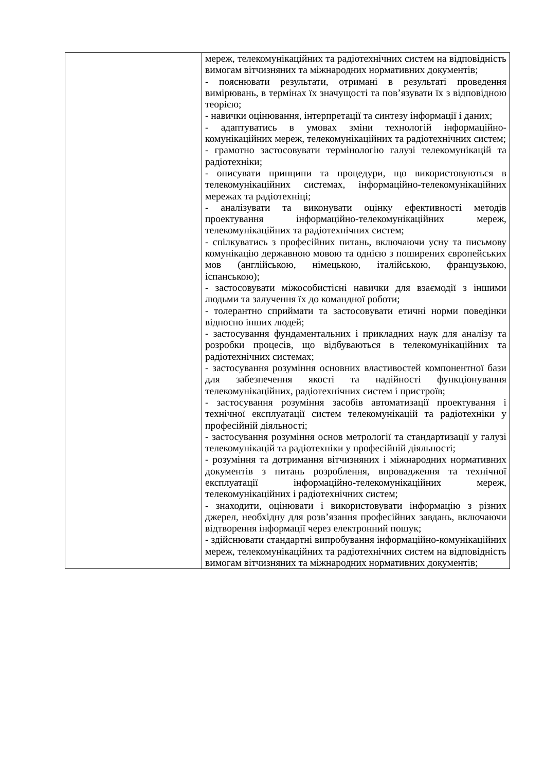| | мереж, телекомунікаційних та радіотехнічних систем на відповідність вимогам вітчизняних та міжнародних нормативних документів; - пояснювати результати, отримані в результаті проведення вимірювань, в термінах їх значущості та пов’язувати їх з відповідною теорією; - навички оцінювання, інтерпретації та синтезу інформації і даних; - адаптуватись в умовах зміни технологій інформаційно-комунікаційних мереж, телекомунікаційних та радіотехнічних систем; - грамотно застосовувати термінологію галузі телекомунікацій та радіотехніки; - описувати принципи та процедури, що використовуються в телекомунікаційних системах, інформаційно-телекомунікаційних мережах та радіотехніці; - аналізувати та виконувати оцінку ефективності методів проектування інформаційно-телекомунікаційних мереж, телекомунікаційних та радіотехнічних систем; - спілкуватись з професійних питань, включаючи усну та письмову комунікацію державною мовою та однією з поширених європейських мов (англійською, німецькою, італійською, французькою, іспанською); - застосовувати міжособистісні навички для взаємодії з іншими людьми та залучення їх до командної роботи; - толерантно сприймати та застосовувати етичні норми поведінки відносно інших людей; - застосування фундаментальних і прикладних наук для аналізу та розробки процесів, що відбуваються в телекомунікаційних та радіотехнічних системах; - застосування розуміння основних властивостей компонентної бази для забезпечення якості та надійності функціонування телекомунікаційних, радіотехнічних систем і пристроїв; - застосування розуміння засобів автоматизації проектування і технічної експлуатації систем телекомунікацій та радіотехніки у професійній діяльності; - застосування розуміння основ метрології та стандартизації у галузі телекомунікацій та радіотехніки у професійній діяльності; - розуміння та дотримання вітчизняних і міжнародних нормативних документів з питань розроблення, впровадження та технічної експлуатації інформаційно-телекомунікаційних мереж, телекомунікаційних і радіотехнічних систем; - знаходити, оцінювати і використовувати інформацію з різних джерел, необхідну для розв’язання професійних завдань, включаючи відтворення інформації через електронний пошук; - здійснювати стандартні випробування інформаційно-комунікаційних мереж, телекомунікаційних та радіотехнічних систем на відповідність вимогам вітчизняних та міжнародних нормативних документів; |